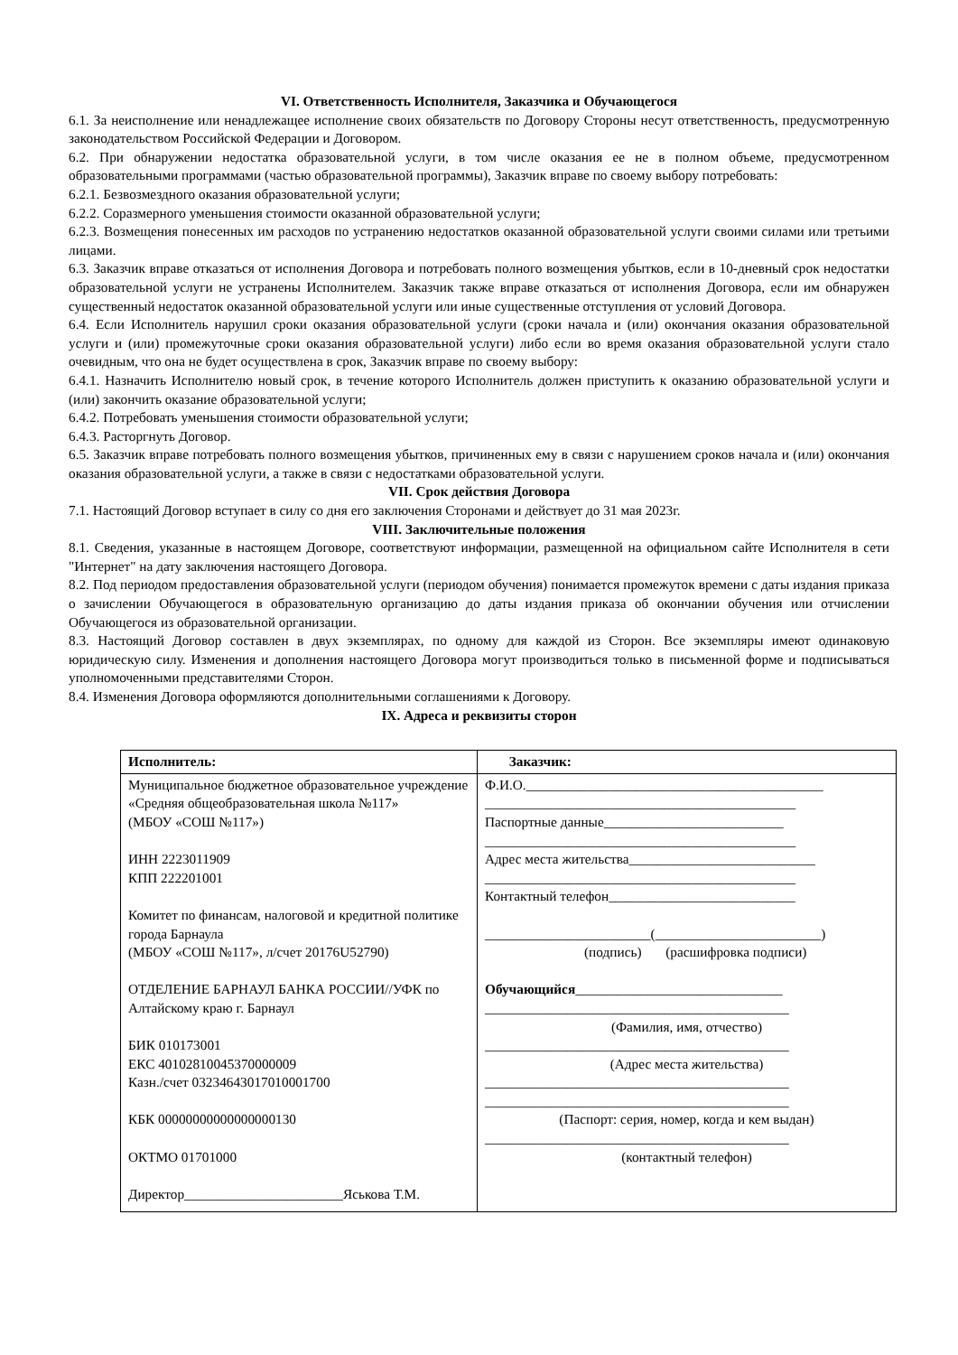VI. Ответственность Исполнителя, Заказчика и Обучающегося
6.1. За неисполнение или ненадлежащее исполнение своих обязательств по Договору Стороны несут ответственность, предусмотренную законодательством Российской Федерации и Договором.
6.2. При обнаружении недостатка образовательной услуги, в том числе оказания ее не в полном объеме, предусмотренном образовательными программами (частью образовательной программы), Заказчик вправе по своему выбору потребовать:
6.2.1. Безвозмездного оказания образовательной услуги;
6.2.2. Соразмерного уменьшения стоимости оказанной образовательной услуги;
6.2.3. Возмещения понесенных им расходов по устранению недостатков оказанной образовательной услуги своими силами или третьими лицами.
6.3. Заказчик вправе отказаться от исполнения Договора и потребовать полного возмещения убытков, если в 10-дневный срок недостатки образовательной услуги не устранены Исполнителем. Заказчик также вправе отказаться от исполнения Договора, если им обнаружен существенный недостаток оказанной образовательной услуги или иные существенные отступления от условий Договора.
6.4. Если Исполнитель нарушил сроки оказания образовательной услуги (сроки начала и (или) окончания оказания образовательной услуги и (или) промежуточные сроки оказания образовательной услуги) либо если во время оказания образовательной услуги стало очевидным, что она не будет осуществлена в срок, Заказчик вправе по своему выбору:
6.4.1. Назначить Исполнителю новый срок, в течение которого Исполнитель должен приступить к оказанию образовательной услуги и (или) закончить оказание образовательной услуги;
6.4.2. Потребовать уменьшения стоимости образовательной услуги;
6.4.3. Расторгнуть Договор.
6.5. Заказчик вправе потребовать полного возмещения убытков, причиненных ему в связи с нарушением сроков начала и (или) окончания оказания образовательной услуги, а также в связи с недостатками образовательной услуги.
VII. Срок действия Договора
7.1. Настоящий Договор вступает в силу со дня его заключения Сторонами и действует до 31 мая 2023г.
VIII. Заключительные положения
8.1. Сведения, указанные в настоящем Договоре, соответствуют информации, размещенной на официальном сайте Исполнителя в сети "Интернет" на дату заключения настоящего Договора.
8.2. Под периодом предоставления образовательной услуги (периодом обучения) понимается промежуток времени с даты издания приказа о зачислении Обучающегося в образовательную организацию до даты издания приказа об окончании обучения или отчислении Обучающегося из образовательной организации.
8.3. Настоящий Договор составлен в двух экземплярах, по одному для каждой из Сторон. Все экземпляры имеют одинаковую юридическую силу. Изменения и дополнения настоящего Договора могут производиться только в письменной форме и подписываться уполномоченными представителями Сторон.
8.4. Изменения Договора оформляются дополнительными соглашениями к Договору.
IX. Адреса и реквизиты сторон
| Исполнитель: | Заказчик: |
| Муниципальное бюджетное образовательное учреждение «Средняя общеобразовательная школа №117» (МБОУ «СОШ №117») ИНН 2223011909 КПП 222201001 Комитет по финансам, налоговой и кредитной политике города Барнаула (МБОУ «СОШ №117», л/счет 20176U52790) ОТДЕЛЕНИЕ БАРНАУЛ БАНКА РОССИИ//УФК по Алтайскому краю г. Барнаул БИК 010173001 ЕКС 40102810045370000009 Казн./счет 03234643017010001700 КБК 00000000000000000130 ОКТМО 01701000 Директор_______________________Яськова Т.М. | Ф.И.О.___________________________________________ _____________________________________________ Паспортные данные__________________________ _____________________________________________ Адрес места жительства___________________________ _____________________________________________ Контактный телефон___________________________ ________________________(________________________) (подпись) (расшифровка подписи) Обучающийся ______________________________ ____________________________________________ (Фамилия, имя, отчество) ____________________________________________ (Адрес места жительства) ____________________________________________ ____________________________________________ (Паспорт: серия, номер, когда и кем выдан) ____________________________________________ (контактный телефон) |